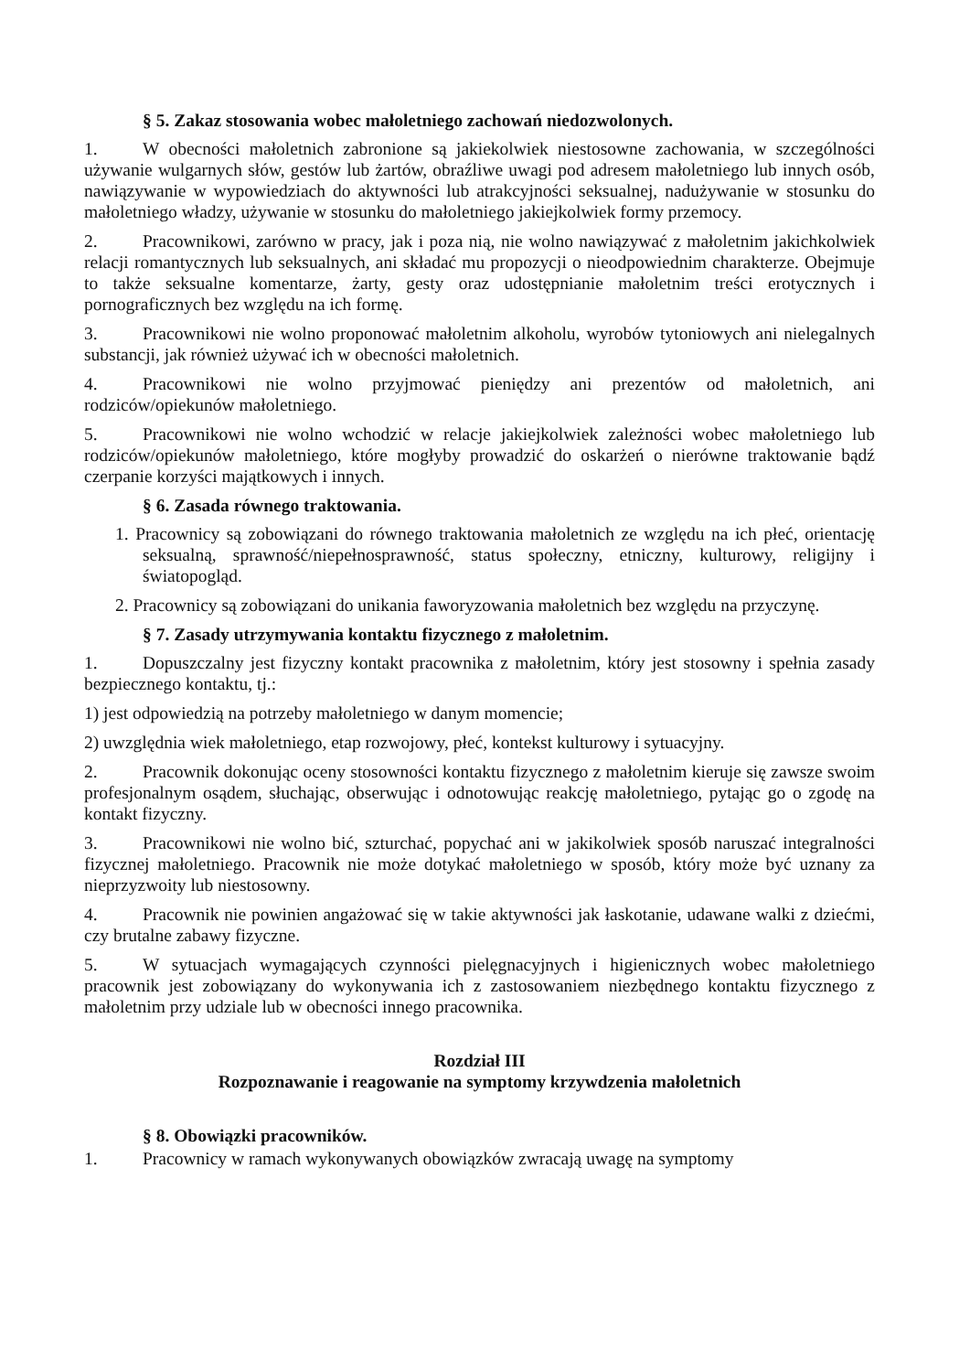§ 5. Zakaz stosowania wobec małoletniego zachowań niedozwolonych.
1. W obecności małoletnich zabronione są jakiekolwiek niestosowne zachowania, w szczególności używanie wulgarnych słów, gestów lub żartów, obraźliwe uwagi pod adresem małoletniego lub innych osób, nawiązywanie w wypowiedziach do aktywności lub atrakcyjności seksualnej, nadużywanie w stosunku do małoletniego władzy, używanie w stosunku do małoletniego jakiejkolwiek formy przemocy.
2. Pracownikowi, zarówno w pracy, jak i poza nią, nie wolno nawiązywać z małoletnim jakichkolwiek relacji romantycznych lub seksualnych, ani składać mu propozycji o nieodpowiednim charakterze. Obejmuje to także seksualne komentarze, żarty, gesty oraz udostępnianie małoletnim treści erotycznych i pornograficznych bez względu na ich formę.
3. Pracownikowi nie wolno proponować małoletnim alkoholu, wyrobów tytoniowych ani nielegalnych substancji, jak również używać ich w obecności małoletnich.
4. Pracownikowi nie wolno przyjmować pieniędzy ani prezentów od małoletnich, ani rodziców/opiekunów małoletniego.
5. Pracownikowi nie wolno wchodzić w relacje jakiejkolwiek zależności wobec małoletniego lub rodziców/opiekunów małoletniego, które mogłyby prowadzić do oskarżeń o nierówne traktowanie bądź czerpanie korzyści majątkowych i innych.
§ 6. Zasada równego traktowania.
1. Pracownicy są zobowiązani do równego traktowania małoletnich ze względu na ich płeć, orientację seksualną, sprawność/niepełnosprawność, status społeczny, etniczny, kulturowy, religijny i światopogląd.
2. Pracownicy są zobowiązani do unikania faworyzowania małoletnich bez względu na przyczynę.
§ 7. Zasady utrzymywania kontaktu fizycznego z małoletnim.
1. Dopuszczalny jest fizyczny kontakt pracownika z małoletnim, który jest stosowny i spełnia zasady bezpiecznego kontaktu, tj.:
1) jest odpowiedzią na potrzeby małoletniego w danym momencie;
2) uwzględnia wiek małoletniego, etap rozwojowy, płeć, kontekst kulturowy i sytuacyjny.
2. Pracownik dokonując oceny stosowności kontaktu fizycznego z małoletnim kieruje się zawsze swoim profesjonalnym osądem, słuchając, obserwując i odnotowując reakcję małoletniego, pytając go o zgodę na kontakt fizyczny.
3. Pracownikowi nie wolno bić, szturchać, popychać ani w jakikolwiek sposób naruszać integralności fizycznej małoletniego. Pracownik nie może dotykać małoletniego w sposób, który może być uznany za nieprzyzwoity lub niestosowny.
4. Pracownik nie powinien angażować się w takie aktywności jak łaskotanie, udawane walki z dziećmi, czy brutalne zabawy fizyczne.
5. W sytuacjach wymagających czynności pielęgnacyjnych i higienicznych wobec małoletniego pracownik jest zobowiązany do wykonywania ich z zastosowaniem niezbędnego kontaktu fizycznego z małoletnim przy udziale lub w obecności innego pracownika.
Rozdział III
Rozpoznawanie i reagowanie na symptomy krzywdzenia małoletnich
§ 8. Obowiązki pracowników.
1. Pracownicy w ramach wykonywanych obowiązków zwracają uwagę na symptomy